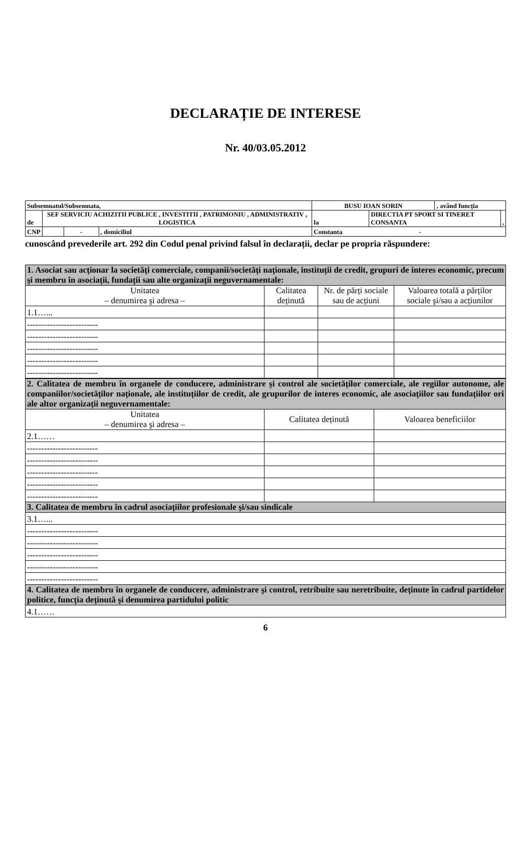DECLARAȚIE DE INTERESE
Nr. 40/03.05.2012
| Subsemnatul/Subsemnata, | | | | BUSU IOAN SORIN | | , având funcția | |
| de | SEF SERVICIU ACHIZITII PUBLICE , INVESTITII , PATRIMONIU , ADMINISTRATIV , LOGISTICA | | | la | DIRECTIA PT SPORT SI TINERET CONSANTA | | , |
| CNP | | - | , domiciliul | Constanta - | | | |
cunoscând prevederile art. 292 din Codul penal privind falsul în declarații, declar pe propria răspundere:
| 1. Asociat sau acționar la societăți comerciale, companii/societăți naționale, instituții de credit, grupuri de interes economic, precum şi membru în asociații, fundații sau alte organizații neguvernamentale: | | | |
| Unitatea – denumirea şi adresa – | Calitatea deținută | Nr. de părți sociale sau de acțiuni | Valoarea totală a părților sociale şi/sau a acțiunilor |
| 1.1…... | | | |
| ------------------------- | | | |
| ------------------------- | | | |
| ------------------------- | | | |
| ------------------------- | | | |
| ------------------------- | | | |
| 2. Calitatea de membru în organele de conducere, administrare şi control ale societăților comerciale, ale regiilor autonome, ale companiilor/societăților naționale, ale instituțiilor de credit, ale grupurilor de interes economic, ale asociațiilor sau fundațiilor ori ale altor organizații neguvernamentale: | | |
| Unitatea – denumirea şi adresa – | Calitatea deținută | Valoarea beneficiilor |
| 2.1…… | | |
| ------------------------- | | |
| ------------------------- | | |
| ------------------------- | | |
| ------------------------- | | |
| ------------------------- | | |
| 3. Calitatea de membru în cadrul asociațiilor profesionale şi/sau sindicale | | |
| 3.1…... | | |
| ------------------------- | | |
| ------------------------- | | |
| ------------------------- | | |
| ------------------------- | | |
| ------------------------- | | |
| 4. Calitatea de membru în organele de conducere, administrare şi control, retribuite sau neretribuite, deținute în cadrul partidelor politice, funcția deținută şi denumirea partidului politic | | |
| 4.1…… | | |
6